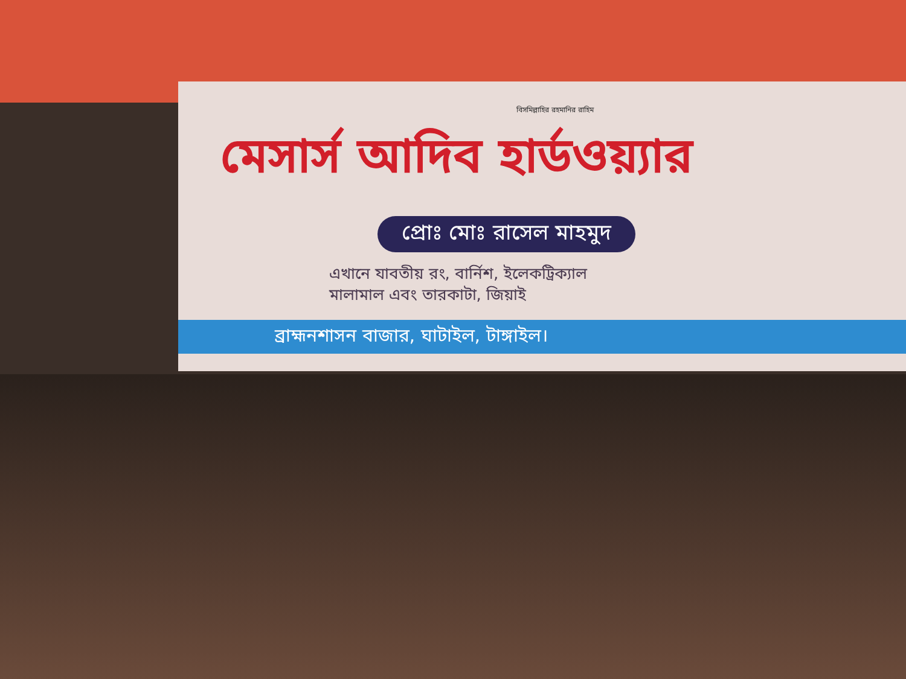বিসমিল্লাহির রহমানির রাহিম
মেসার্স আদিব হার্ডওয়্যার
প্রোঃ মোঃ রাসেল মাহমুদ
এখানে যাবতীয় রং, বার্নিশ, ইলেকট্রিক্যাল
মালামাল এবং তারকাটা, জিয়াই
ব্রাহ্মনশাসন বাজার, ঘাটাইল, টাঙ্গাইল।